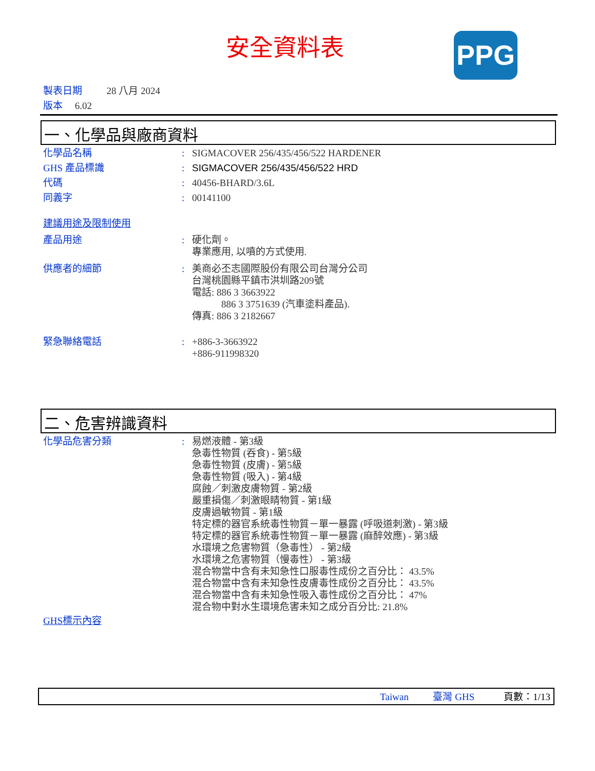安全資料表 PPG
製表日期 28 八月 2024
版本 6.02
一、化學品與廠商資料
化學品名稱: SIGMACOVER 256/435/456/522 HARDENER
GHS 產品標識: SIGMACOVER 256/435/456/522 HRD
代碼: 40456-BHARD/3.6L
同義字: 00141100
建議用途及限制使用
產品用途: 硬化劑。
專業應用, 以噴的方式使用.
供應者的細節: 美商必丕志國際股份有限公司台灣分公司
台灣桃園縣平鎮市洪圳路209號
電話: 886 3 3663922
886 3 3751639 (汽車塗料產品).
傳真: 886 3 2182667
緊急聯絡電話: +886-3-3663922
+886-911998320
二、危害辨識資料
化學品危害分類: 易燃液體 - 第3級
急毒性物質 (吞食) - 第5級
急毒性物質 (皮膚) - 第5級
急毒性物質 (吸入) - 第4級
腐蝕／刺激皮膚物質 - 第2級
嚴重損傷／刺激眼睛物質 - 第1級
皮膚過敏物質 - 第1級
特定標的器官系統毒性物質－單一暴露 (呼吸道刺激) - 第3級
特定標的器官系統毒性物質－單一暴露 (麻醉效應) - 第3級
水環境之危害物質（急毒性） - 第2級
水環境之危害物質（慢毒性） - 第3級
混合物當中含有未知急性口服毒性成份之百分比： 43.5%
混合物當中含有未知急性皮膚毒性成份之百分比： 43.5%
混合物當中含有未知急性吸入毒性成份之百分比： 47%
混合物中對水生環境危害未知之成分百分比: 21.8%
GHS標示內容
Taiwan 臺灣 GHS 頁數：1/13